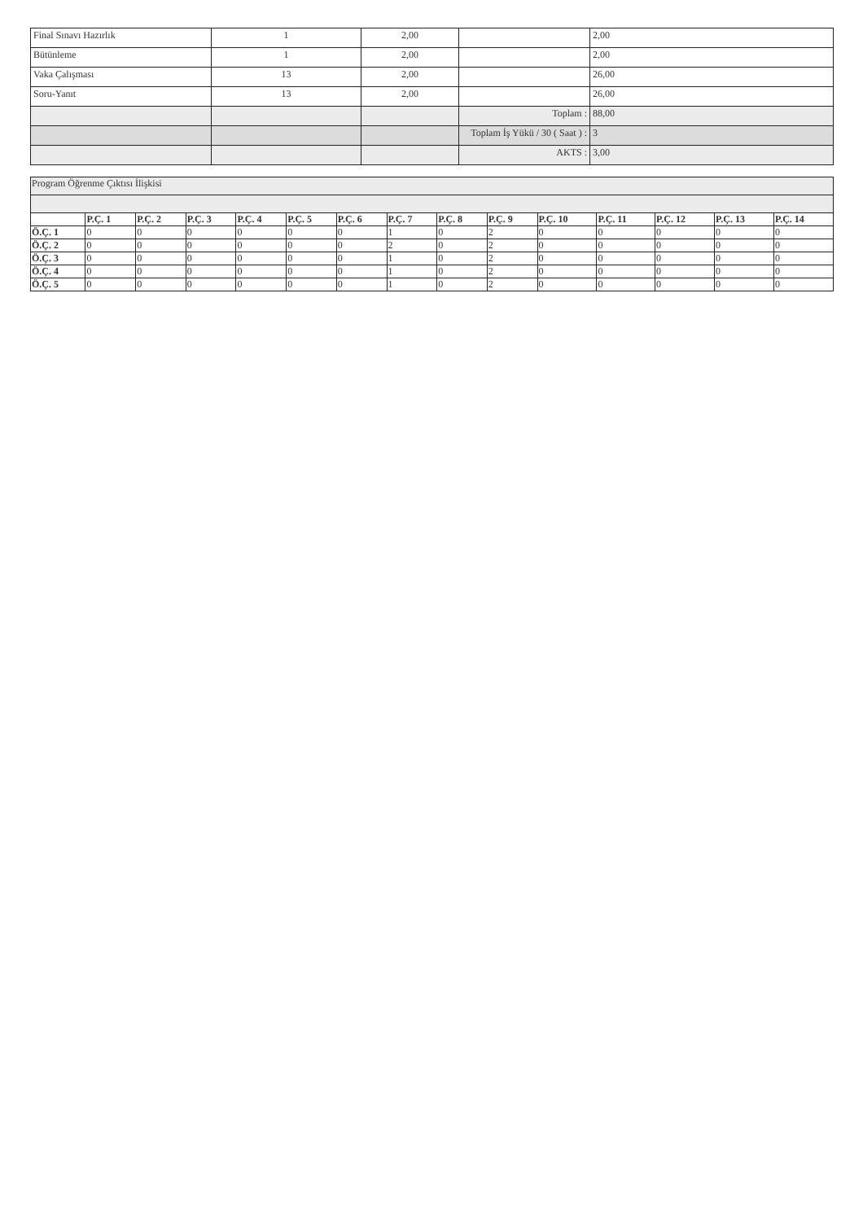| Final Sınavı Hazırlık | 1 | 2,00 | | 2,00 |
| Bütünleme | 1 | 2,00 | | 2,00 |
| Vaka Çalışması | 13 | 2,00 | | 26,00 |
| Soru-Yanıt | 13 | 2,00 | | 26,00 |
| | | | Toplam : | 88,00 |
| | | | Toplam İş Yükü / 30 ( Saat ) : | 3 |
| | | | AKTS : | 3,00 |
| Program Öğrenme Çıktısı İlişkisi | | | | | | | | | | | | | | |
| | P.Ç. 1 | P.Ç. 2 | P.Ç. 3 | P.Ç. 4 | P.Ç. 5 | P.Ç. 6 | P.Ç. 7 | P.Ç. 8 | P.Ç. 9 | P.Ç. 10 | P.Ç. 11 | P.Ç. 12 | P.Ç. 13 | P.Ç. 14 |
| Ö.Ç. 1 | 0 | 0 | 0 | 0 | 0 | 0 | 1 | 0 | 2 | 0 | 0 | 0 | 0 | 0 |
| Ö.Ç. 2 | 0 | 0 | 0 | 0 | 0 | 0 | 2 | 0 | 2 | 0 | 0 | 0 | 0 | 0 |
| Ö.Ç. 3 | 0 | 0 | 0 | 0 | 0 | 0 | 1 | 0 | 2 | 0 | 0 | 0 | 0 | 0 |
| Ö.Ç. 4 | 0 | 0 | 0 | 0 | 0 | 0 | 1 | 0 | 2 | 0 | 0 | 0 | 0 | 0 |
| Ö.Ç. 5 | 0 | 0 | 0 | 0 | 0 | 0 | 1 | 0 | 2 | 0 | 0 | 0 | 0 | 0 |